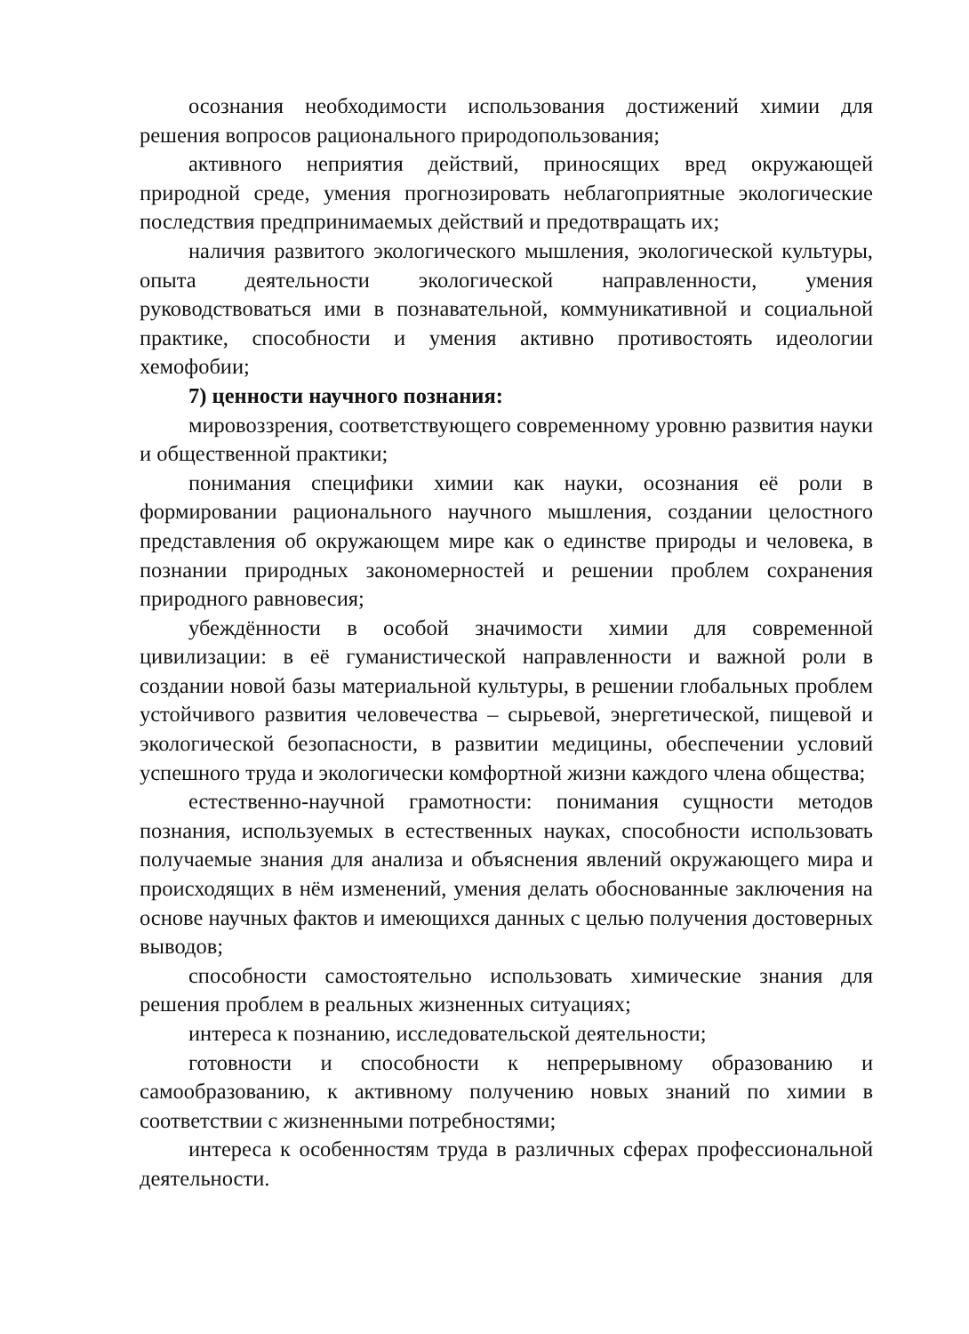осознания необходимости использования достижений химии для решения вопросов рационального природопользования;
активного неприятия действий, приносящих вред окружающей природной среде, умения прогнозировать неблагоприятные экологические последствия предпринимаемых действий и предотвращать их;
наличия развитого экологического мышления, экологической культуры, опыта деятельности экологической направленности, умения руководствоваться ими в познавательной, коммуникативной и социальной практике, способности и умения активно противостоять идеологии хемофобии;
7) ценности научного познания:
мировоззрения, соответствующего современному уровню развития науки и общественной практики;
понимания специфики химии как науки, осознания её роли в формировании рационального научного мышления, создании целостного представления об окружающем мире как о единстве природы и человека, в познании природных закономерностей и решении проблем сохранения природного равновесия;
убеждённости в особой значимости химии для современной цивилизации: в её гуманистической направленности и важной роли в создании новой базы материальной культуры, в решении глобальных проблем устойчивого развития человечества – сырьевой, энергетической, пищевой и экологической безопасности, в развитии медицины, обеспечении условий успешного труда и экологически комфортной жизни каждого члена общества;
естественно-научной грамотности: понимания сущности методов познания, используемых в естественных науках, способности использовать получаемые знания для анализа и объяснения явлений окружающего мира и происходящих в нём изменений, умения делать обоснованные заключения на основе научных фактов и имеющихся данных с целью получения достоверных выводов;
способности самостоятельно использовать химические знания для решения проблем в реальных жизненных ситуациях;
интереса к познанию, исследовательской деятельности;
готовности и способности к непрерывному образованию и самообразованию, к активному получению новых знаний по химии в соответствии с жизненными потребностями;
интереса к особенностям труда в различных сферах профессиональной деятельности.